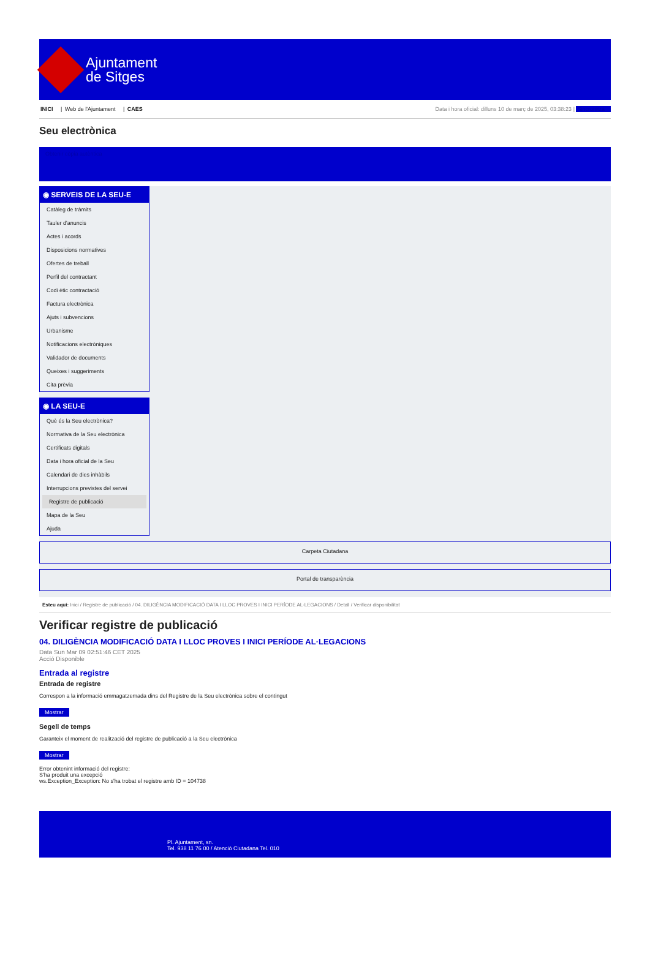Ajuntament
de Sitges
INICI | Web de l'Ajuntament | CAES
Data i hora oficial: dilluns 10 de març de 2025, 03:38:23 | Sincronitza
Seu electrònica
Obtenir còpia autèntica
◉ SERVEIS DE LA SEU-E
Catàleg de tràmits
Tauler d'anuncis
Actes i acords
Disposicions normatives
Ofertes de treball
Perfil del contractant
Codi ètic contractació
Factura electrònica
Ajuts i subvencions
Urbanisme
Notificacions electròniques
Validador de documents
Queixes i suggeriments
Cita prèvia
◉ LA SEU-E
Què és la Seu electrònica?
Normativa de la Seu electrònica
Certificats digitals
Data i hora oficial de la Seu
Calendari de dies inhàbils
Interrupcions previstes del servei
Registre de publicació
Mapa de la Seu
Ajuda
Carpeta Ciutadana
Portal de transparència
Esteu aquí: Inici / Registre de publicació / 04. DILIGÈNCIA MODIFICACIÓ DATA I LLOC PROVES I INICI PERÍODE AL·LEGACIONS / Detall / Verificar disponibilitat
Verificar registre de publicació
04. DILIGÈNCIA MODIFICACIÓ DATA I LLOC PROVES I INICI PERÍODE AL·LEGACIONS
Data Sun Mar 09 02:51:46 CET 2025
Acció Disponible
Entrada al registre
Entrada de registre
Correspon a la informació emmagatzemada dins del Registre de la Seu electrònica sobre el contingut
Mostrar
Segell de temps
Garanteix el moment de realització del registre de publicació a la Seu electrònica
Mostrar
Error obtenint informació del registre:
S'ha produit una excepció
ws.Exception_Exception: No s'ha trobat el registre amb ID = 104738
Pl. Ajuntament, sn.
Tel. 938 11 76 00 / Atenció Ciutadana Tel. 010